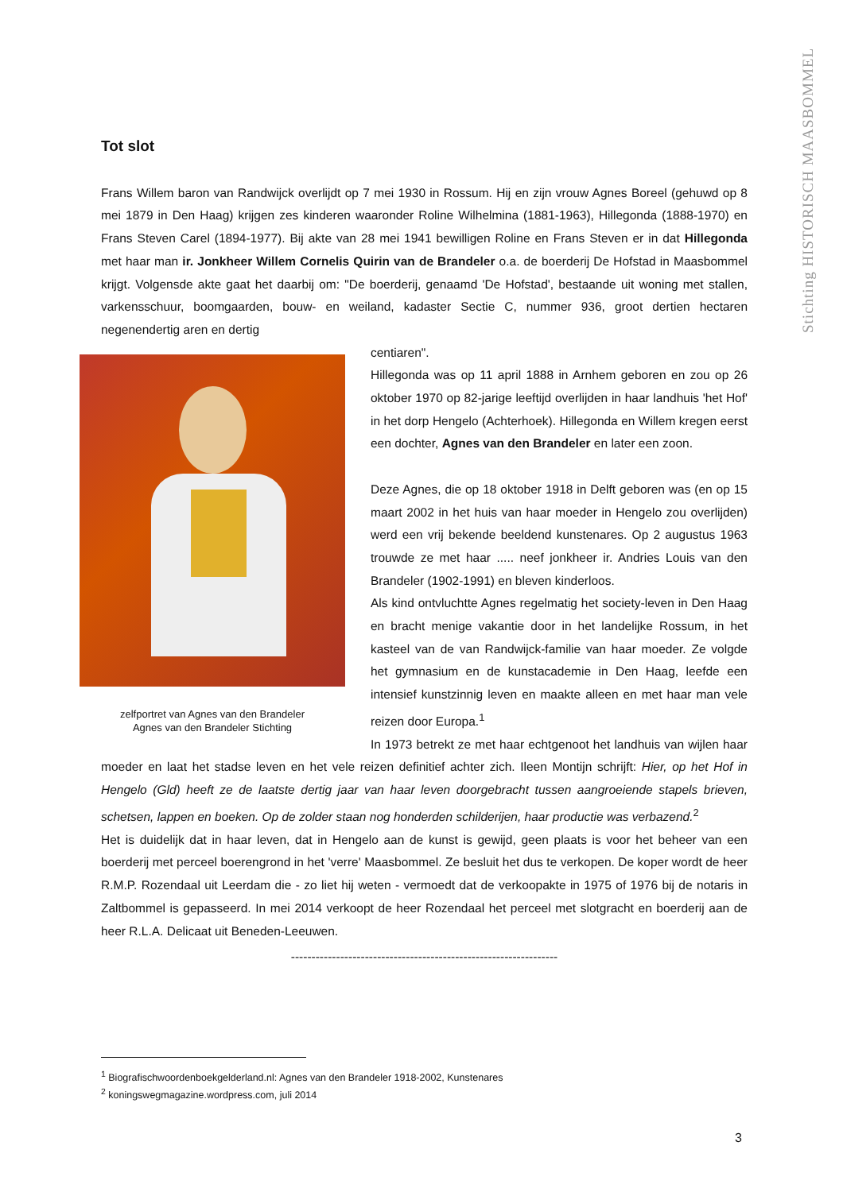Stichting HISTORISCH MAASBOMMEL
Tot slot
Frans Willem baron van Randwijck overlijdt op 7 mei 1930 in Rossum. Hij en zijn vrouw Agnes Boreel (gehuwd op 8 mei 1879 in Den Haag) krijgen zes kinderen waaronder Roline Wilhelmina (1881-1963), Hillegonda (1888-1970) en Frans Steven Carel (1894-1977). Bij akte van 28 mei 1941 bewilligen Roline en Frans Steven er in dat Hillegonda met haar man ir. Jonkheer Willem Cornelis Quirin van de Brandeler o.a. de boerderij De Hofstad in Maasbommel krijgt. Volgensde akte gaat het daarbij om: "De boerderij, genaamd 'De Hofstad', bestaande uit woning met stallen, varkensschuur, boomgaarden, bouw- en weiland, kadaster Sectie C, nummer 936, groot dertien hectaren negenendertig aren en dertig
zelfportret van Agnes van den Brandeler
Agnes van den Brandeler Stichting
centiaren".
Hillegonda was op 11 april 1888 in Arnhem geboren en zou op 26 oktober 1970 op 82-jarige leeftijd overlijden in haar landhuis 'het Hof' in het dorp Hengelo (Achterhoek). Hillegonda en Willem kregen eerst een dochter, Agnes van den Brandeler en later een zoon.
Deze Agnes, die op 18 oktober 1918 in Delft geboren was (en op 15 maart 2002 in het huis van haar moeder in Hengelo zou overlijden) werd een vrij bekende beeldend kunstenares. Op 2 augustus 1963 trouwde ze met haar ..... neef jonkheer ir. Andries Louis van den Brandeler (1902-1991) en bleven kinderloos.
Als kind ontvluchtte Agnes regelmatig het society-leven in Den Haag en bracht menige vakantie door in het landelijke Rossum, in het kasteel van de van Randwijck-familie van haar moeder. Ze volgde het gymnasium en de kunstacademie in Den Haag, leefde een intensief kunstzinnig leven en maakte alleen en met haar man vele reizen door Europa.<sup>1</sup>
In 1973 betrekt ze met haar echtgenoot het landhuis van wijlen haar moeder en laat het stadse leven en het vele reizen definitief achter zich. Ileen Montijn schrijft: Hier, op het Hof in Hengelo (Gld) heeft ze de laatste dertig jaar van haar leven doorgebracht tussen aangroeiende stapels brieven, schetsen, lappen en boeken. Op de zolder staan nog honderden schilderijen, haar productie was verbazend.<sup>2</sup>
Het is duidelijk dat in haar leven, dat in Hengelo aan de kunst is gewijd, geen plaats is voor het beheer van een boerderij met perceel boerengrond in het 'verre' Maasbommel. Ze besluit het dus te verkopen. De koper wordt de heer R.M.P. Rozendaal uit Leerdam die - zo liet hij weten - vermoedt dat de verkoopakte in 1975 of 1976 bij de notaris in Zaltbommel is gepasseerd. In mei 2014 verkoopt de heer Rozendaal het perceel met slotgracht en boerderij aan de heer R.L.A. Delicaat uit Beneden-Leeuwen.
-----------------------------------------------------------------
<sup>1</sup> Biografischwoordenboekgelderland.nl: Agnes van den Brandeler 1918-2002, Kunstenares
<sup>2</sup> koningswegmagazine.wordpress.com, juli 2014
3